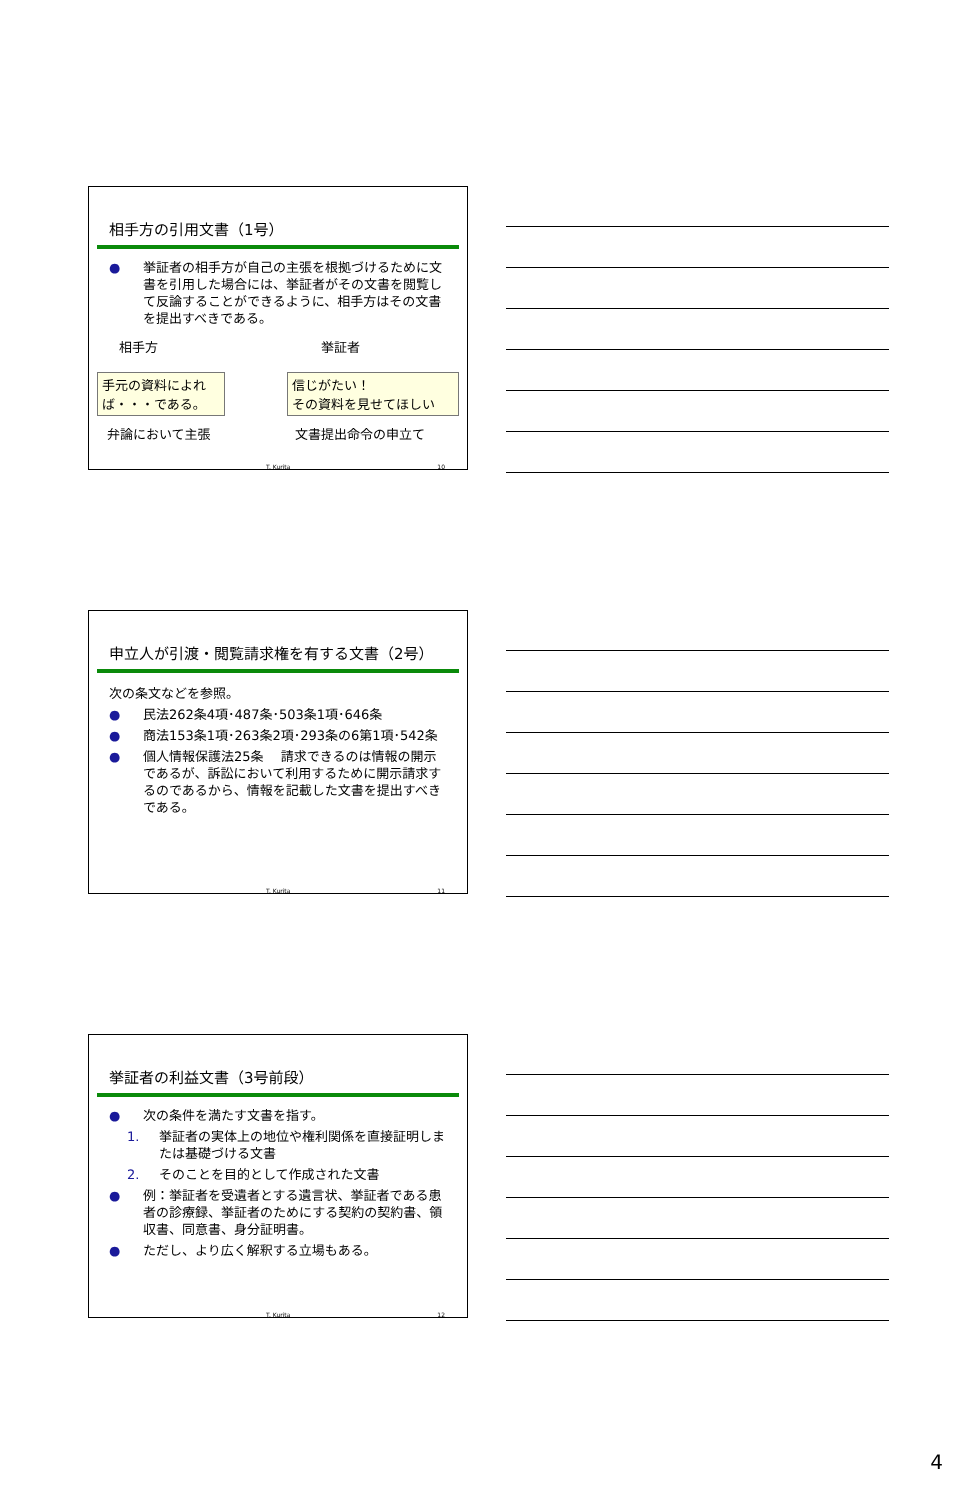相手方の引用文書（1号）
● 挙証者の相手方が自己の主張を根拠づけるために文書を引用した場合には、挙証者がその文書を閲覧して反論することができるように、相手方はその文書を提出すべきである。
相手方
手元の資料によれば・・・である。
弁論において主張
挙証者
信じがたい！
その資料を見せてほしい
文書提出命令の申立て
T. Kurita 10
申立人が引渡・閲覧請求権を有する文書（2号）
次の条文などを参照。
● 民法262条4項･487条･503条1項･646条
● 商法153条1項･263条2項･293条の6第1項･542条
● 個人情報保護法25条　 請求できるのは情報の開示であるが、訴訟において利用するために開示請求するのであるから、情報を記載した文書を提出すべきである。
T. Kurita 11
挙証者の利益文書（3号前段）
● 次の条件を満たす文書を指す。
1. 挙証者の実体上の地位や権利関係を直接証明しまたは基礎づける文書
2. そのことを目的として作成された文書
● 例：挙証者を受遺者とする遺言状、挙証者である患者の診療録、挙証者のためにする契約の契約書、領収書、同意書、身分証明書。
● ただし、より広く解釈する立場もある。
T. Kurita 12
4